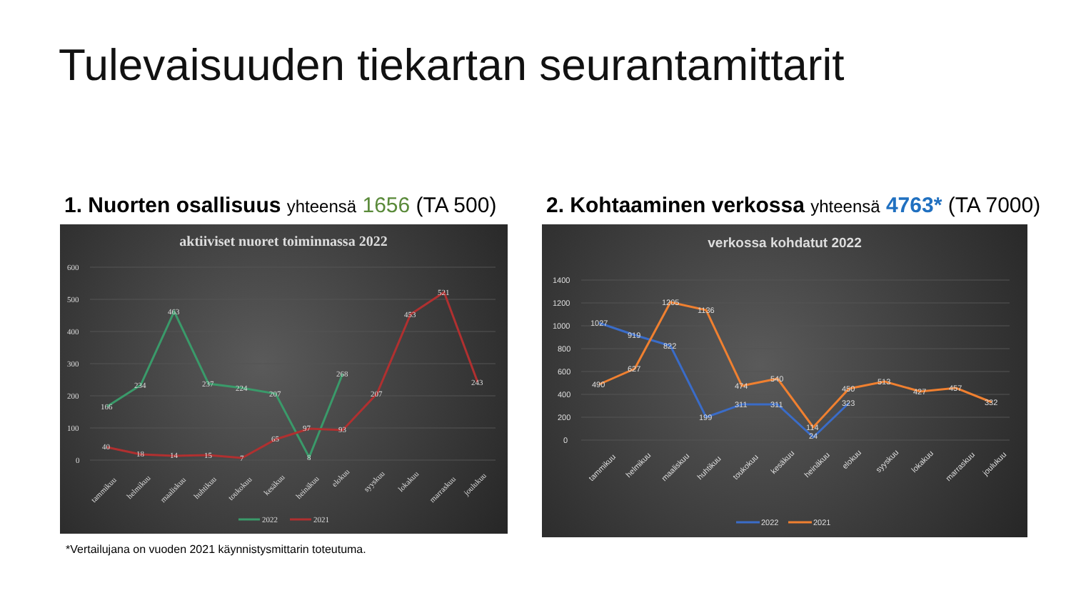Tulevaisuuden tiekartan seurantamittarit
1. Nuorten osallisuus yhteensä 1656 (TA 500)
aktiiviset nuoret toiminnassa 2022
600
500
400
300
200
100
0
166
234
463
237
224
207
8
268
40
18
14
15
7
65
97
93
207
453
521
243
tammikuu
helmikuu
maaliskuu
huhtikuu
toukokuu
kesäkuu
heinäkuu
elokuu
syyskuu
lokakuu
marraskuu
joulukuu
2022
2021
2. Kohtaaminen verkossa yhteensä 4763* (TA 7000)
verkossa kohdatut 2022
1400
1200
1000
800
600
400
200
0
1027
919
822
199
311
311
24
323
490
627
1205
1136
474
540
114
450
513
427
457
332
tammikuu
helmikuu
maaliskuu
huhtikuu
toukokuu
kesäkuu
heinäkuu
elokuu
syyskuu
lokakuu
marraskuu
joulukuu
2022
2021
*Vertailujana on vuoden 2021 käynnistysmittarin toteutuma.